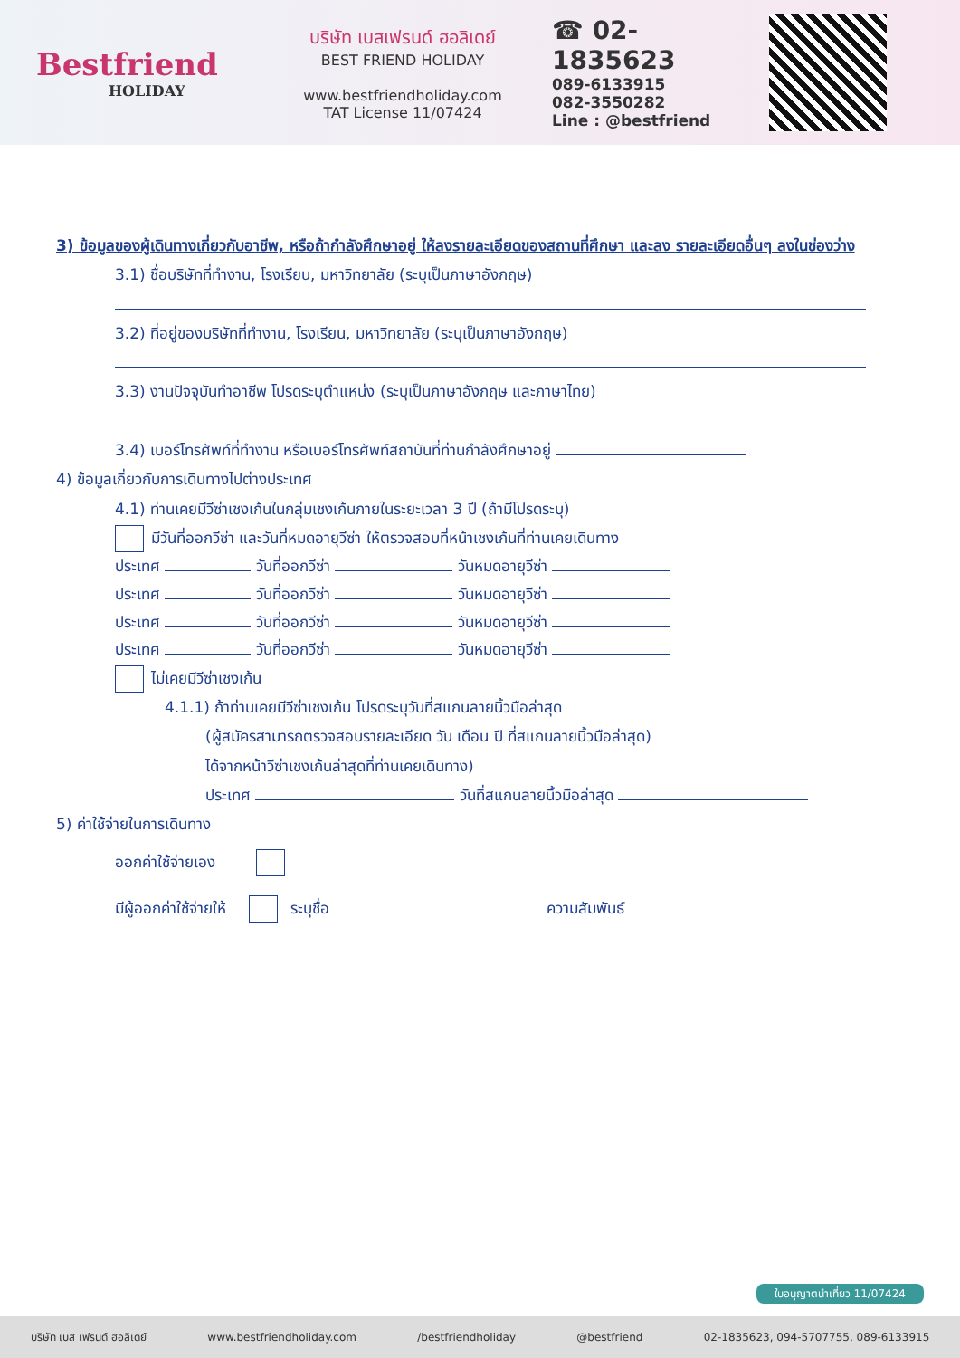Bestfriend
HOLIDAY
บริษัท เบสเฟรนด์ ฮอลิเดย์
BEST FRIEND HOLIDAY
www.bestfriendholiday.com
TAT License 11/07424
☎ 02-1835623
089-6133915
082-3550282
Line : @bestfriend
3) ข้อมูลของผู้เดินทางเกี่ยวกับอาชีพ, หรือถ้ากำลังศึกษาอยู่ ให้ลงรายละเอียดของสถานที่ศึกษา และลง รายละเอียดอื่นๆ ลงในช่องว่าง
3.1) ชื่อบริษัทที่ทำงาน, โรงเรียน, มหาวิทยาลัย (ระบุเป็นภาษาอังกฤษ)
3.2) ที่อยู่ของบริษัทที่ทำงาน, โรงเรียน, มหาวิทยาลัย (ระบุเป็นภาษาอังกฤษ)
3.3) งานปัจจุบันทำอาชีพ โปรดระบุตำแหน่ง (ระบุเป็นภาษาอังกฤษ และภาษาไทย)
3.4) เบอร์โทรศัพท์ที่ทำงาน หรือเบอร์โทรศัพท์สถาบันที่ท่านกำลังศึกษาอยู่
4) ข้อมูลเกี่ยวกับการเดินทางไปต่างประเทศ
4.1) ท่านเคยมีวีซ่าเชงเก้นในกลุ่มเชงเก้นภายในระยะเวลา 3 ปี (ถ้ามีโปรดระบุ)
มีวันที่ออกวีซ่า และวันที่หมดอายุวีซ่า ให้ตรวจสอบที่หน้าเชงเก้นที่ท่านเคยเดินทาง
ประเทศ วันที่ออกวีซ่า วันหมดอายุวีซ่า
ประเทศ วันที่ออกวีซ่า วันหมดอายุวีซ่า
ประเทศ วันที่ออกวีซ่า วันหมดอายุวีซ่า
ประเทศ วันที่ออกวีซ่า วันหมดอายุวีซ่า
ไม่เคยมีวีซ่าเชงเก้น
4.1.1) ถ้าท่านเคยมีวีซ่าเชงเก้น โปรดระบุวันที่สแกนลายนิ้วมือล่าสุด
(ผู้สมัครสามารถตรวจสอบรายละเอียด วัน เดือน ปี ที่สแกนลายนิ้วมือล่าสุด)
ได้จากหน้าวีซ่าเชงเก้นล่าสุดที่ท่านเคยเดินทาง)
ประเทศ วันที่สแกนลายนิ้วมือล่าสุด
5) ค่าใช้จ่ายในการเดินทาง
ออกค่าใช้จ่ายเอง
มีผู้ออกค่าใช้จ่ายให้ ระบุชื่อ ความสัมพันธ์
ใบอนุญาตนำเที่ยว 11/07424
บริษัท เบส เฟรนด์ ฮอลิเดย์ www.bestfriendholiday.com /bestfriendholiday @bestfriend 02-1835623, 094-5707755, 089-6133915